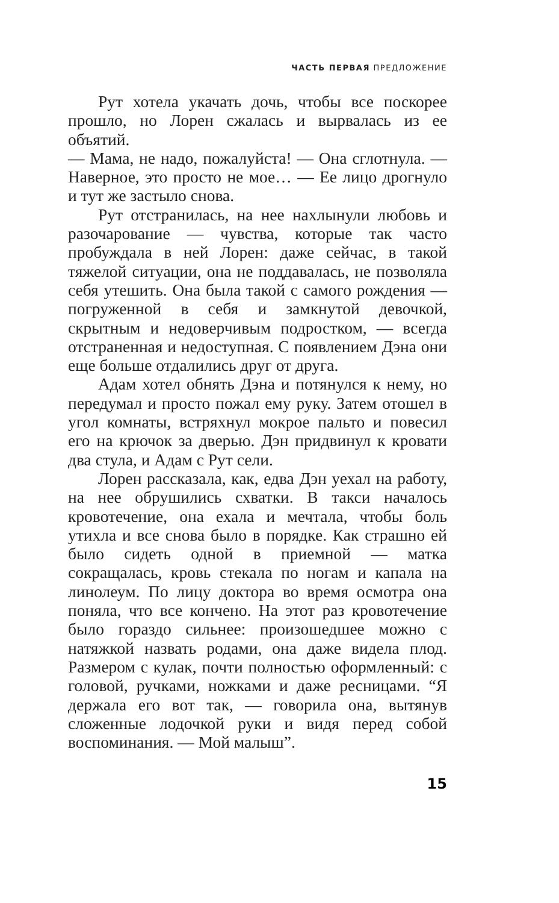ЧАСТЬ ПЕРВАЯ ПРЕДЛОЖЕНИЕ
Рут хотела укачать дочь, чтобы все поскорее прошло, но Лорен сжалась и вырвалась из ее объятий.
— Мама, не надо, пожалуйста! — Она сглотнула. — Наверное, это просто не мое… — Ее лицо дрогнуло и тут же застыло снова.
Рут отстранилась, на нее нахлынули любовь и разочарование — чувства, которые так часто пробуждала в ней Лорен: даже сейчас, в такой тяжелой ситуации, она не поддавалась, не позволяла себя утешить. Она была такой с самого рождения — погруженной в себя и замкнутой девочкой, скрытным и недоверчивым подростком, — всегда отстраненная и недоступная. С появлением Дэна они еще больше отдалились друг от друга.
Адам хотел обнять Дэна и потянулся к нему, но передумал и просто пожал ему руку. Затем отошел в угол комнаты, встряхнул мокрое пальто и повесил его на крючок за дверью. Дэн придвинул к кровати два стула, и Адам с Рут сели.
Лорен рассказала, как, едва Дэн уехал на работу, на нее обрушились схватки. В такси началось кровотечение, она ехала и мечтала, чтобы боль утихла и все снова было в порядке. Как страшно ей было сидеть одной в приемной — матка сокращалась, кровь стекала по ногам и капала на линолеум. По лицу доктора во время осмотра она поняла, что все кончено. На этот раз кровотечение было гораздо сильнее: произошедшее можно с натяжкой назвать родами, она даже видела плод. Размером с кулак, почти полностью оформленный: с головой, ручками, ножками и даже ресницами. “Я держала его вот так, — говорила она, вытянув сложенные лодочкой руки и видя перед собой воспоминания. — Мой малыш”.
15